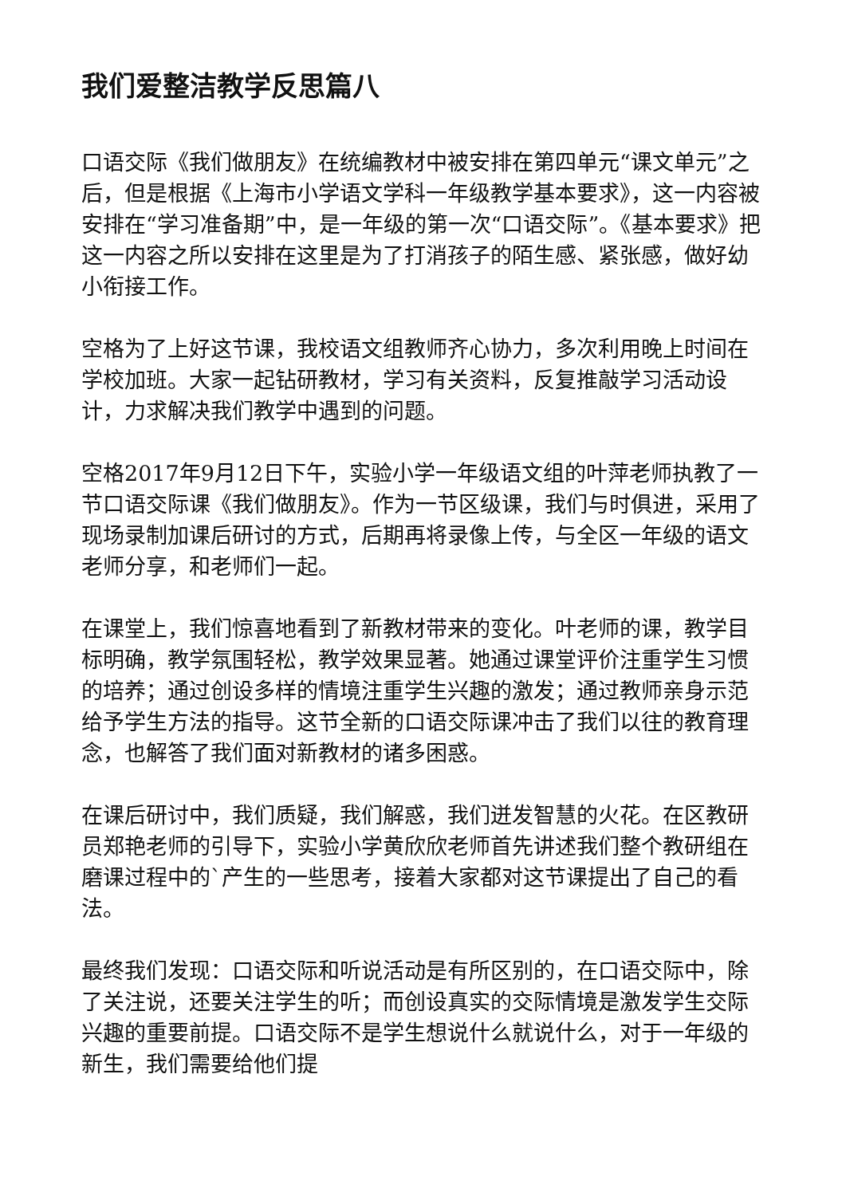我们爱整洁教学反思篇八
口语交际《我们做朋友》在统编教材中被安排在第四单元“课文单元”之后，但是根据《上海市小学语文学科一年级教学基本要求》，这一内容被安排在“学习准备期”中，是一年级的第一次“口语交际”。《基本要求》把这一内容之所以安排在这里是为了打消孩子的陌生感、紧张感，做好幼小衔接工作。
空格为了上好这节课，我校语文组教师齐心协力，多次利用晚上时间在学校加班。大家一起钻研教材，学习有关资料，反复推敲学习活动设计，力求解决我们教学中遇到的问题。
空格2017年9月12日下午，实验小学一年级语文组的叶萍老师执教了一节口语交际课《我们做朋友》。作为一节区级课，我们与时俱进，采用了现场录制加课后研讨的方式，后期再将录像上传，与全区一年级的语文老师分享，和老师们一起。
在课堂上，我们惊喜地看到了新教材带来的变化。叶老师的课，教学目标明确，教学氛围轻松，教学效果显著。她通过课堂评价注重学生习惯的培养；通过创设多样的情境注重学生兴趣的激发；通过教师亲身示范给予学生方法的指导。这节全新的口语交际课冲击了我们以往的教育理念，也解答了我们面对新教材的诸多困惑。
在课后研讨中，我们质疑，我们解惑，我们迸发智慧的火花。在区教研员郑艳老师的引导下，实验小学黄欣欣老师首先讲述我们整个教研组在磨课过程中的`产生的一些思考，接着大家都对这节课提出了自己的看法。
最终我们发现：口语交际和听说活动是有所区别的，在口语交际中，除了关注说，还要关注学生的听；而创设真实的交际情境是激发学生交际兴趣的重要前提。口语交际不是学生想说什么就说什么，对于一年级的新生，我们需要给他们提